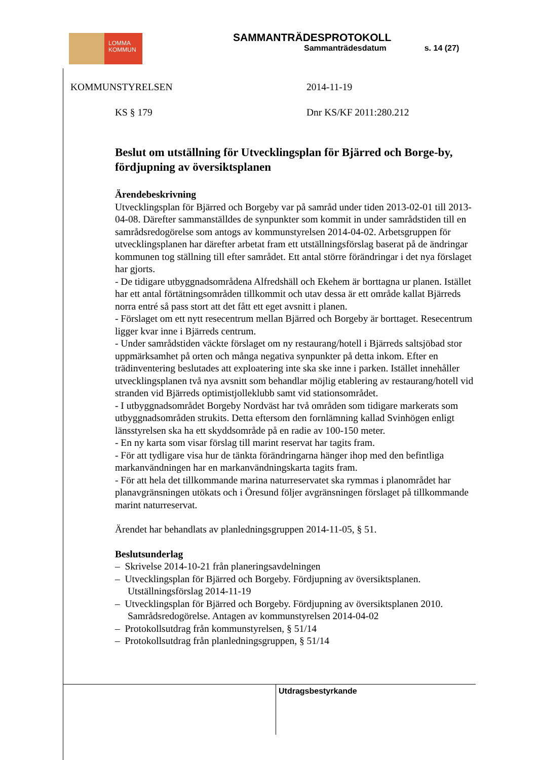LOMMA
KOMMUN
SAMMANTRÄDESPROTOKOLL
Sammanträdesdatum s. 14 (27)
KOMMUNSTYRELSEN 2014-11-19
KS § 179 Dnr KS/KF 2011:280.212
Beslut om utställning för Utvecklingsplan för Bjärred och Borge-by, fördjupning av översiktsplanen
Ärendebeskrivning
Utvecklingsplan för Bjärred och Borgeby var på samråd under tiden 2013-02-01 till 2013-04-08. Därefter sammanställdes de synpunkter som kommit in under samrådstiden till en samrådsredogörelse som antogs av kommunstyrelsen 2014-04-02. Arbetsgruppen för utvecklingsplanen har därefter arbetat fram ett utställningsförslag baserat på de ändringar kommunen tog ställning till efter samrådet. Ett antal större förändringar i det nya förslaget har gjorts.
- De tidigare utbyggnadsområdena Alfredshäll och Ekehem är borttagna ur planen. Istället har ett antal förtätningsområden tillkommit och utav dessa är ett område kallat Bjärreds norra entré så pass stort att det fått ett eget avsnitt i planen.
- Förslaget om ett nytt resecentrum mellan Bjärred och Borgeby är borttaget. Resecentrum ligger kvar inne i Bjärreds centrum.
- Under samrådstiden väckte förslaget om ny restaurang/hotell i Bjärreds saltsjöbad stor uppmärksamhet på orten och många negativa synpunkter på detta inkom. Efter en trädinventering beslutades att exploatering inte ska ske inne i parken. Istället innehåller utvecklingsplanen två nya avsnitt som behandlar möjlig etablering av restaurang/hotell vid stranden vid Bjärreds optimistjolleklubb samt vid stationsområdet.
- I utbyggnadsområdet Borgeby Nordväst har två områden som tidigare markerats som utbyggnadsområden strukits. Detta eftersom den fornlämning kallad Svinhögen enligt länsstyrelsen ska ha ett skyddsområde på en radie av 100-150 meter.
- En ny karta som visar förslag till marint reservat har tagits fram.
- För att tydligare visa hur de tänkta förändringarna hänger ihop med den befintliga markanvändningen har en markanvändningskarta tagits fram.
- För att hela det tillkommande marina naturreservatet ska rymmas i planområdet har planavgränsningen utökats och i Öresund följer avgränsningen förslaget på tillkommande marint naturreservat.
Ärendet har behandlats av planledningsgruppen 2014-11-05, § 51.
Beslutsunderlag
– Skrivelse 2014-10-21 från planeringsavdelningen
– Utvecklingsplan för Bjärred och Borgeby. Fördjupning av översiktsplanen. Utställningsförslag 2014-11-19
– Utvecklingsplan för Bjärred och Borgeby. Fördjupning av översiktsplanen 2010. Samrådsredogörelse. Antagen av kommunstyrelsen 2014-04-02
– Protokollsutdrag från kommunstyrelsen, § 51/14
– Protokollsutdrag från planledningsgruppen, § 51/14
Utdragsbestyrkande